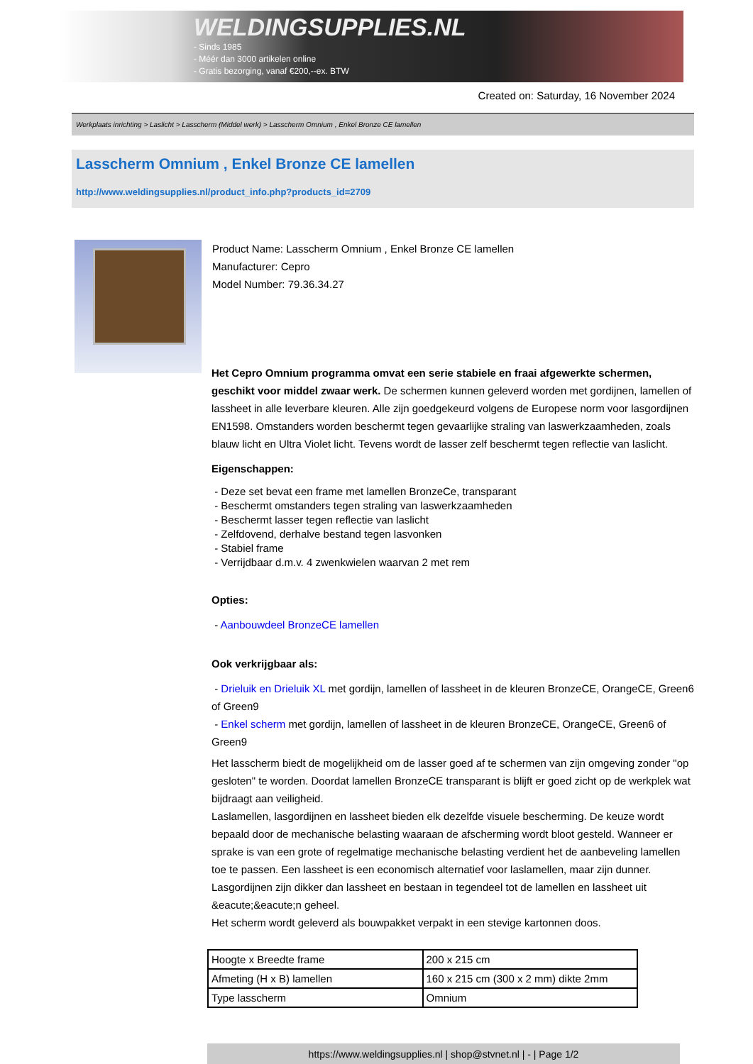WELDINGSUPPLIES.NL
- Sinds 1985
- Méér dan 3000 artikelen online
- Gratis bezorging, vanaf €200,--ex. BTW
Created on: Saturday, 16 November 2024
Werkplaats inrichting > Laslicht > Lasscherm (Middel werk) > Lasscherm Omnium , Enkel Bronze CE lamellen
Lasscherm Omnium , Enkel Bronze CE lamellen
http://www.weldingsupplies.nl/product_info.php?products_id=2709
Product Name: Lasscherm Omnium , Enkel Bronze CE lamellen
Manufacturer: Cepro
Model Number: 79.36.34.27
Het Cepro Omnium programma omvat een serie stabiele en fraai afgewerkte schermen, geschikt voor middel zwaar werk. De schermen kunnen geleverd worden met gordijnen, lamellen of lassheet in alle leverbare kleuren. Alle zijn goedgekeurd volgens de Europese norm voor lasgordijnen EN1598. Omstanders worden beschermt tegen gevaarlijke straling van laswerkzaamheden, zoals blauw licht en Ultra Violet licht. Tevens wordt de lasser zelf beschermt tegen reflectie van laslicht.
Eigenschappen:
- Deze set bevat een frame met lamellen BronzeCe, transparant
- Beschermt omstanders tegen straling van laswerkzaamheden
- Beschermt lasser tegen reflectie van laslicht
- Zelfdovend, derhalve bestand tegen lasvonken
- Stabiel frame
- Verrijdbaar d.m.v. 4 zwenkwielen waarvan 2 met rem
Opties:
- Aanbouwdeel BronzeCE lamellen
Ook verkrijgbaar als:
- Drieluik en Drieluik XL met gordijn, lamellen of lassheet in de kleuren BronzeCE, OrangeCE, Green6 of Green9
- Enkel scherm met gordijn, lamellen of lassheet in de kleuren BronzeCE, OrangeCE, Green6 of Green9
Het lasscherm biedt de mogelijkheid om de lasser goed af te schermen van zijn omgeving zonder "op gesloten" te worden. Doordat lamellen BronzeCE transparant is blijft er goed zicht op de werkplek wat bijdraagt aan veiligheid.
Laslamellen, lasgordijnen en lassheet bieden elk dezelfde visuele bescherming. De keuze wordt bepaald door de mechanische belasting waaraan de afscherming wordt bloot gesteld. Wanneer er sprake is van een grote of regelmatige mechanische belasting verdient het de aanbeveling lamellen toe te passen. Een lassheet is een economisch alternatief voor laslamellen, maar zijn dunner. Lasgordijnen zijn dikker dan lassheet en bestaan in tegendeel tot de lamellen en lassheet uit &eacute;&eacute;n geheel.
Het scherm wordt geleverd als bouwpakket verpakt in een stevige kartonnen doos.
| Hoogte x Breedte frame | 200 x 215 cm |
| Afmeting (H x B) lamellen | 160 x 215 cm (300 x 2 mm) dikte 2mm |
| Type lasscherm | Omnium |
https://www.weldingsupplies.nl | shop@stvnet.nl | - | Page 1/2